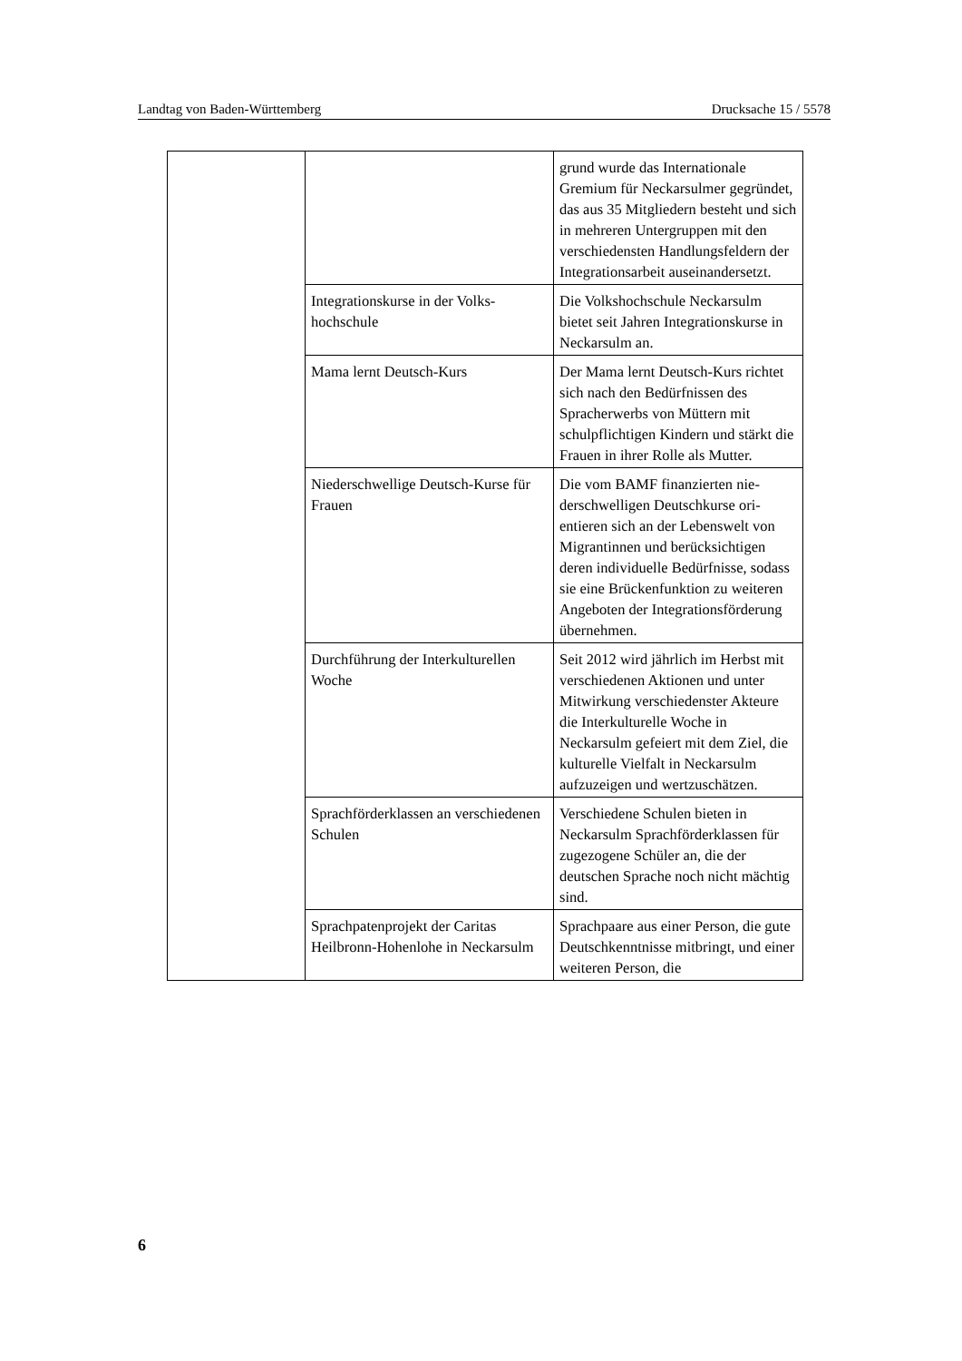Landtag von Baden-Württemberg Drucksache 15 / 5578
| | | grund wurde das Internationale Gremium für Neckarsulmer ge­gründet, das aus 35 Mitgliedern besteht und sich in mehreren Un­tergruppen mit den verschiedensten Handlungsfeldern der Integrations­arbeit auseinandersetzt. |
| | Integrationskurse in der Volks­hochschule | Die Volkshochschule Neckarsulm bietet seit Jahren Integrationskurse in Neckarsulm an. |
| | Mama lernt Deutsch-Kurs | Der Mama lernt Deutsch-Kurs richtet sich nach den Bedürfnissen des Spracherwerbs von Müttern mit schulpflichtigen Kindern und stärkt die Frauen in ihrer Rolle als Mutter. |
| | Niederschwellige Deutsch-Kurse für Frauen | Die vom BAMF finanzierten nie­derschwelligen Deutschkurse ori­entieren sich an der Lebenswelt von Migrantinnen und berücksich­tigen deren individuelle Bedürfnis­se, sodass sie eine Brückenfunktion zu weiteren Angeboten der Integra­tionsförderung übernehmen. |
| | Durchführung der Interkulturellen Woche | Seit 2012 wird jährlich im Herbst mit verschiedenen Aktionen und unter Mitwirkung verschiedenster Akteure die Interkulturelle Woche in Neckarsulm gefeiert mit dem Ziel, die kulturelle Vielfalt in Neckarsulm aufzuzeigen und wert­zuschätzen. |
| | Sprachförderklassen an verschie­denen Schulen | Verschiedene Schulen bieten in Neckarsulm Sprachförderklassen für zugezogene Schüler an, die der deutschen Sprache noch nicht mächtig sind. |
| | Sprachpatenprojekt der Caritas Heilbronn-Hohenlohe in Neckarsulm | Sprachpaare aus einer Person, die gute Deutschkenntnisse mitbringt, und einer weiteren Person, die |
6